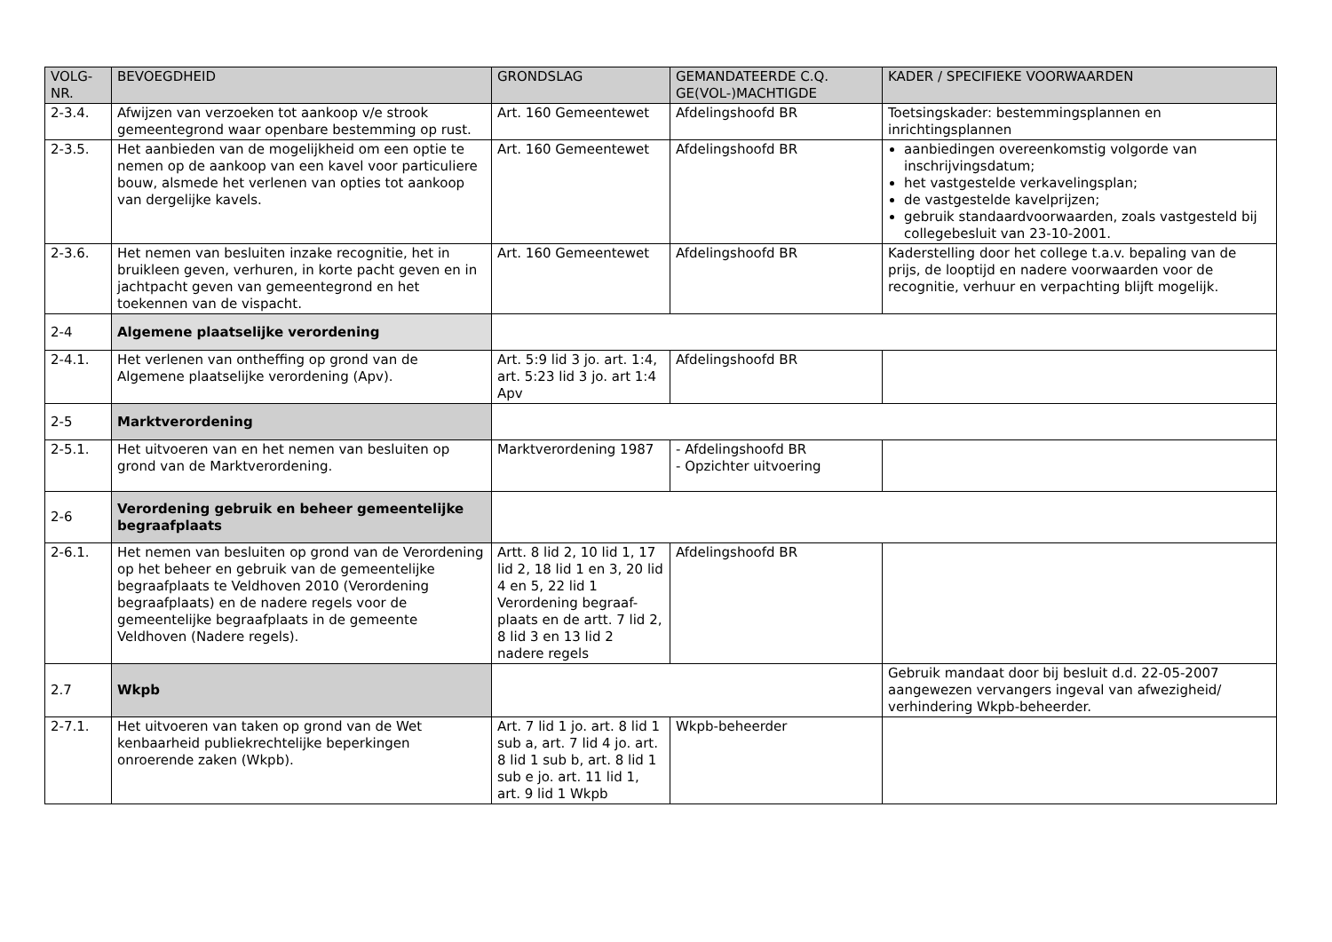| VOLG-NR. | BEVOEGDHEID | GRONDSLAG | GEMANDATEERDE C.Q. GE(VOL-)MACHTIGDE | KADER / SPECIFIEKE VOORWAARDEN |
| --- | --- | --- | --- | --- |
| 2-3.4. | Afwijzen van verzoeken tot aankoop v/e strook gemeentegrond waar openbare bestemming op rust. | Art. 160 Gemeentewet | Afdelingshoofd BR | Toetsingskader: bestemmingsplannen en inrichtingsplannen |
| 2-3.5. | Het aanbieden van de mogelijkheid om een optie te nemen op de aankoop van een kavel voor particuliere bouw, alsmede het verlenen van opties tot aankoop van dergelijke kavels. | Art. 160 Gemeentewet | Afdelingshoofd BR | aanbiedingen overeenkomstig volgorde van inschrijvingsdatum; het vastgestelde verkavelingsplan; de vastgestelde kavelprijzen; gebruik standaardvoorwaarden, zoals vastgesteld bij collegebesluit van 23-10-2001. |
| 2-3.6. | Het nemen van besluiten inzake recognitie, het in bruikleen geven, verhuren, in korte pacht geven en in jachtpacht geven van gemeentegrond en het toekennen van de vispacht. | Art. 160 Gemeentewet | Afdelingshoofd BR | Kaderstelling door het college t.a.v. bepaling van de prijs, de looptijd en nadere voorwaarden voor de recognitie, verhuur en verpachting blijft mogelijk. |
| 2-4 | Algemene plaatselijke verordening | | | |
| 2-4.1. | Het verlenen van ontheffing op grond van de Algemene plaatselijke verordening (Apv). | Art. 5:9 lid 3 jo. art. 1:4, art. 5:23 lid 3 jo. art 1:4 Apv | Afdelingshoofd BR | |
| 2-5 | Marktverordening | | | |
| 2-5.1. | Het uitvoeren van en het nemen van besluiten op grond van de Marktverordening. | Marktverordening 1987 | - Afdelingshoofd BR - Opzichter uitvoering | |
| 2-6 | Verordening gebruik en beheer gemeentelijke begraafplaats | | | |
| 2-6.1. | Het nemen van besluiten op grond van de Verordening op het beheer en gebruik van de gemeentelijke begraafplaats te Veldhoven 2010 (Verordening begraafplaats) en de nadere regels voor de gemeentelijke begraafplaats in de gemeente Veldhoven (Nadere regels). | Artt. 8 lid 2, 10 lid 1, 17 lid 2, 18 lid 1 en 3, 20 lid 4 en 5, 22 lid 1 Verordening begraaf-plaats en de artt. 7 lid 2, 8 lid 3 en 13 lid 2 nadere regels | Afdelingshoofd BR | |
| 2.7 | Wkpb | | | Gebruik mandaat door bij besluit d.d. 22-05-2007 aangewezen vervangers ingeval van afwezigheid/ verhindering Wkpb-beheerder. |
| 2-7.1. | Het uitvoeren van taken op grond van de Wet kenbaarheid publiekrechtelijke beperkingen onroerende zaken (Wkpb). | Art. 7 lid 1 jo. art. 8 lid 1 sub a, art. 7 lid 4 jo. art. 8 lid 1 sub b, art. 8 lid 1 sub e jo. art. 11 lid 1, art. 9 lid 1 Wkpb | Wkpb-beheerder | |